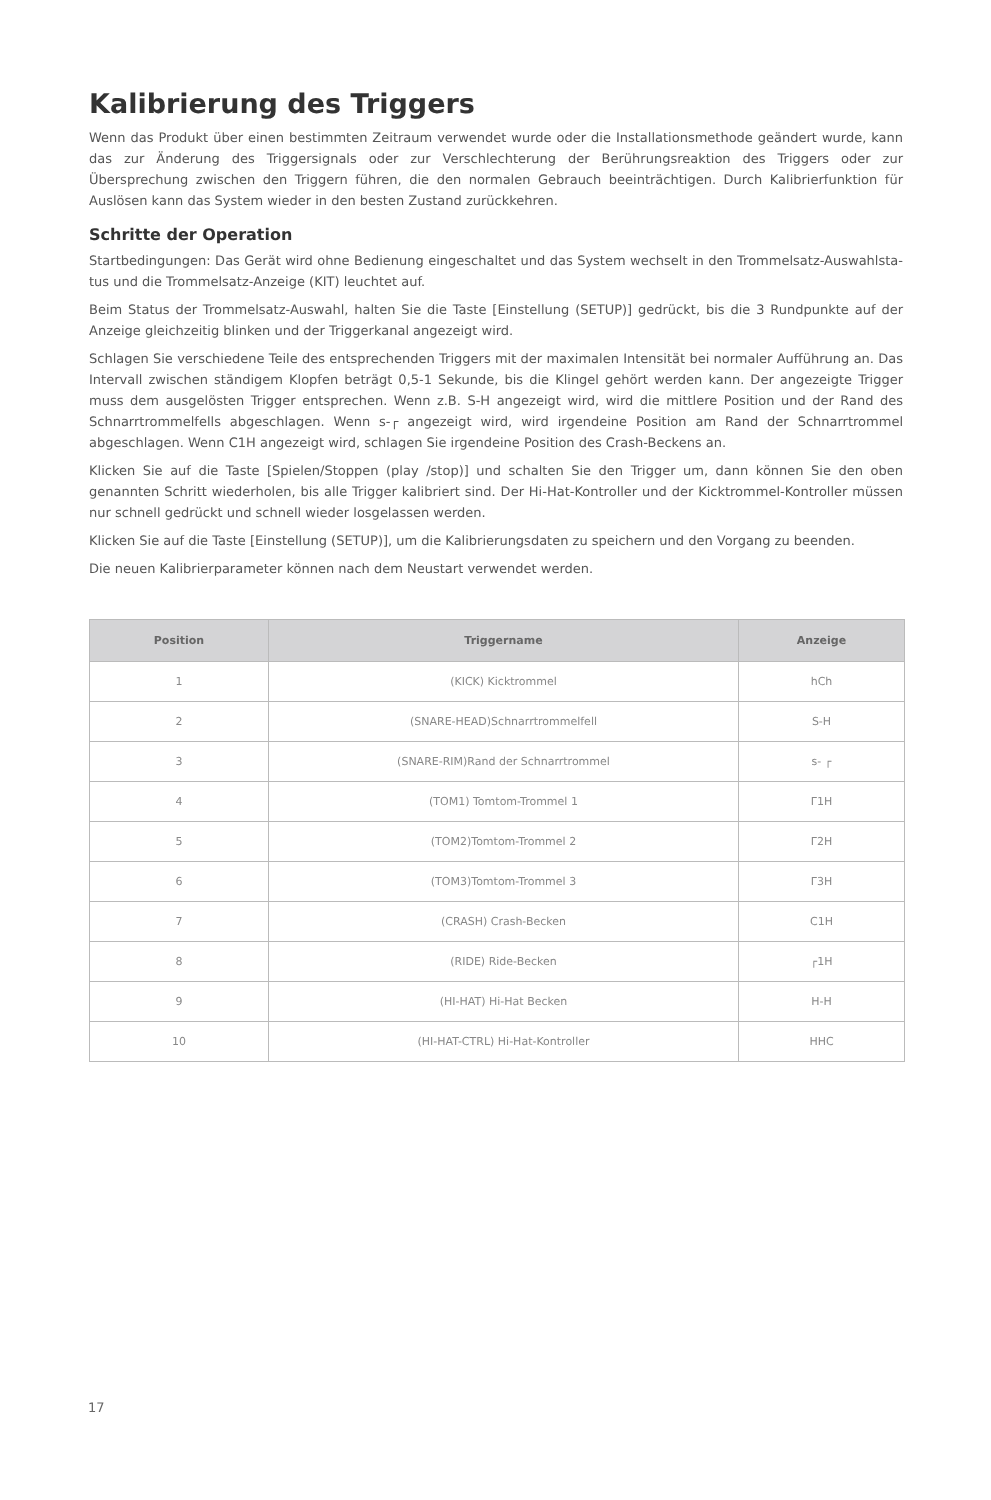Kalibrierung des Triggers
Wenn das Produkt über einen bestimmten Zeitraum verwendet wurde oder die Installationsmethode geändert wurde, kann das zur Änderung des Triggersignals oder zur Verschlechterung der Berührungsreaktion des Triggers oder zur Übersprechung zwischen den Triggern führen, die den normalen Gebrauch beeinträchtigen. Durch Kalibrierfunktion für Auslösen kann das System wieder in den besten Zustand zurückkehren.
Schritte der Operation
Startbedingungen: Das Gerät wird ohne Bedienung eingeschaltet und das System wechselt in den Trommelsatz-Auswahlsta-tus und die Trommelsatz-Anzeige (KIT) leuchtet auf.
Beim Status der Trommelsatz-Auswahl, halten Sie die Taste [Einstellung (SETUP)] gedrückt, bis die 3 Rundpunkte auf der Anzeige gleichzeitig blinken und der Triggerkanal angezeigt wird.
Schlagen Sie verschiedene Teile des entsprechenden Triggers mit der maximalen Intensität bei normaler Aufführung an. Das Intervall zwischen ständigem Klopfen beträgt 0,5-1 Sekunde, bis die Klingel gehört werden kann. Der angezeigte Trigger muss dem ausgelösten Trigger entsprechen. Wenn z.B. S-H angezeigt wird, wird die mittlere Position und der Rand des Schnarrtrommelfells abgeschlagen. Wenn s-┌ angezeigt wird, wird irgendeine Position am Rand der Schnarrtrommel abgeschlagen. Wenn C1H angezeigt wird, schlagen Sie irgendeine Position des Crash-Beckens an.
Klicken Sie auf die Taste [Spielen/Stoppen (play /stop)] und schalten Sie den Trigger um, dann können Sie den oben genannten Schritt wiederholen, bis alle Trigger kalibriert sind. Der Hi-Hat-Kontroller und der Kicktrommel-Kontroller müssen nur schnell gedrückt und schnell wieder losgelassen werden.
Klicken Sie auf die Taste [Einstellung (SETUP)], um die Kalibrierungsdaten zu speichern und den Vorgang zu beenden.
Die neuen Kalibrierparameter können nach dem Neustart verwendet werden.
| Position | Triggername | Anzeige |
| --- | --- | --- |
| 1 | (KICK) Kicktrommel | hCh |
| 2 | (SNARE-HEAD)Schnarrtrommelfell | S-H |
| 3 | (SNARE-RIM)Rand der Schnarrtrommel | s- ┌ |
| 4 | (TOM1) Tomtom-Trommel 1 | Γ1H |
| 5 | (TOM2)Tomtom-Trommel 2 | Γ2H |
| 6 | (TOM3)Tomtom-Trommel 3 | Γ3H |
| 7 | (CRASH) Crash-Becken | C1H |
| 8 | (RIDE) Ride-Becken | ┌1H |
| 9 | (HI-HAT) Hi-Hat Becken | H-H |
| 10 | (HI-HAT-CTRL) Hi-Hat-Kontroller | HHC |
17